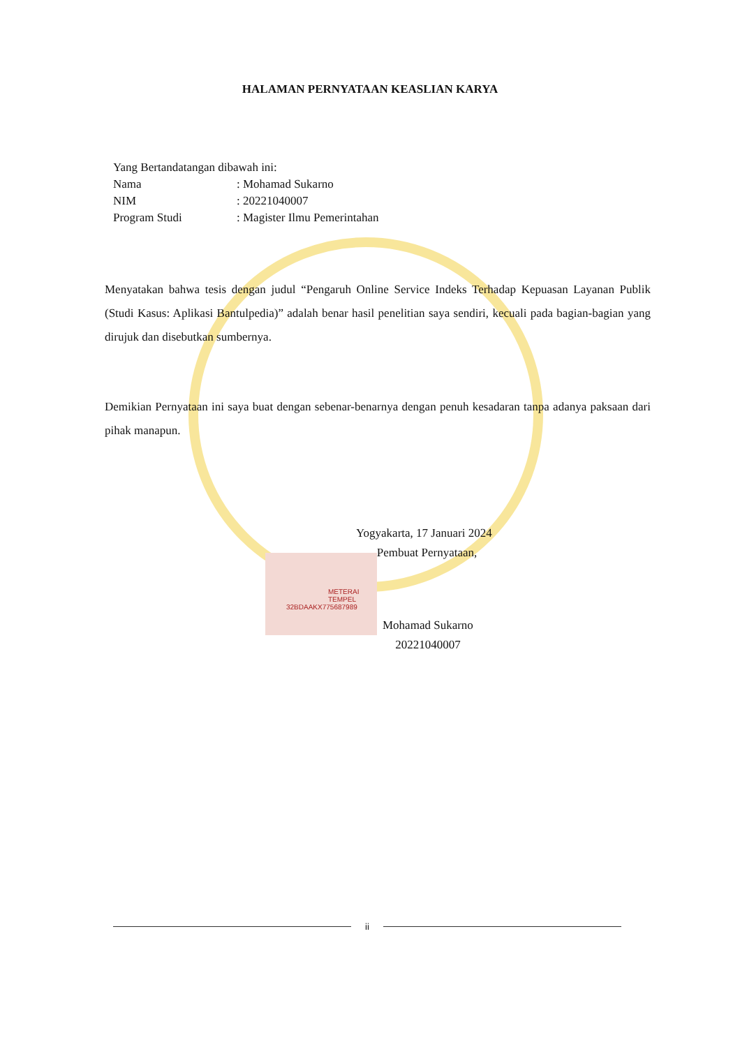HALAMAN PERNYATAAN KEASLIAN KARYA
Yang Bertandatangan dibawah ini:
Nama: Mohamad Sukarno
NIM: 20221040007
Program Studi: Magister Ilmu Pemerintahan
Menyatakan bahwa tesis dengan judul “Pengaruh Online Service Indeks Terhadap Kepuasan Layanan Publik (Studi Kasus: Aplikasi Bantulpedia)” adalah benar hasil penelitian saya sendiri, kecuali pada bagian-bagian yang dirujuk dan disebutkan sumbernya.
Demikian Pernyataan ini saya buat dengan sebenar-benarnya dengan penuh kesadaran tanpa adanya paksaan dari pihak manapun.
Yogyakarta, 17 Januari 2024
Pembuat Pernyataan,
METERAI TEMPEL
32BDAAKX775687989
Mohamad Sukarno
20221040007
ii